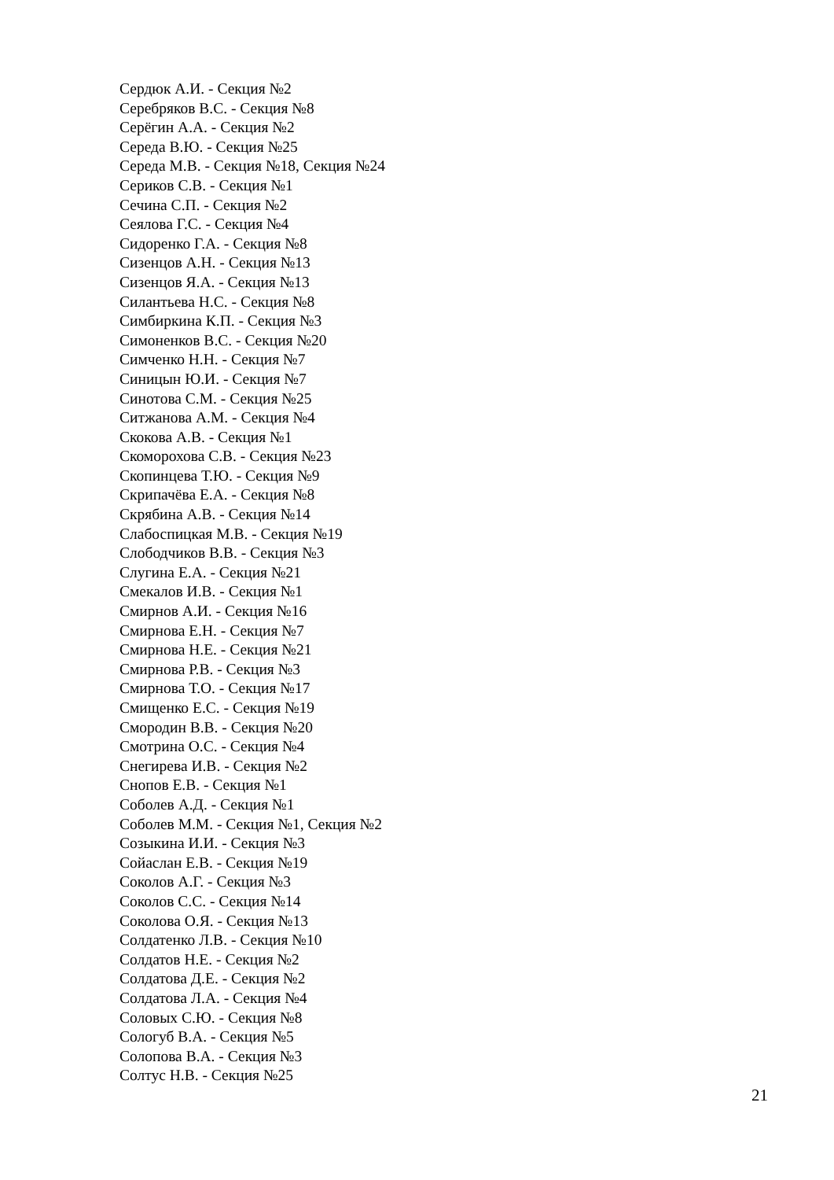Сердюк А.И. - Секция №2
Серебряков В.С. - Секция №8
Серёгин А.А. - Секция №2
Середа В.Ю. - Секция №25
Середа М.В. - Секция №18, Секция №24
Сериков С.В. - Секция №1
Сечина С.П. - Секция №2
Сеялова Г.С. - Секция №4
Сидоренко Г.А. - Секция №8
Сизенцов А.Н. - Секция №13
Сизенцов Я.А. - Секция №13
Силантьева Н.С. - Секция №8
Симбиркина К.П. - Секция №3
Симоненков В.С. - Секция №20
Симченко Н.Н. - Секция №7
Синицын Ю.И. - Секция №7
Синотова С.М. - Секция №25
Ситжанова А.М. - Секция №4
Скокова А.В. - Секция №1
Скоморохова С.В. - Секция №23
Скопинцева Т.Ю. - Секция №9
Скрипачёва Е.А. - Секция №8
Скрябина А.В. - Секция №14
Слабоспицкая М.В. - Секция №19
Слободчиков В.В. - Секция №3
Слугина Е.А. - Секция №21
Смекалов И.В. - Секция №1
Смирнов А.И. - Секция №16
Смирнова Е.Н. - Секция №7
Смирнова Н.Е. - Секция №21
Смирнова Р.В. - Секция №3
Смирнова Т.О. - Секция №17
Смищенко Е.С. - Секция №19
Смородин В.В. - Секция №20
Смотрина О.С. - Секция №4
Снегирева И.В. - Секция №2
Снопов Е.В. - Секция №1
Соболев А.Д. - Секция №1
Соболев М.М. - Секция №1, Секция №2
Созыкина И.И. - Секция №3
Сойаслан Е.В. - Секция №19
Соколов А.Г. - Секция №3
Соколов С.С. - Секция №14
Соколова О.Я. - Секция №13
Солдатенко Л.В. - Секция №10
Солдатов Н.Е. - Секция №2
Солдатова Д.Е. - Секция №2
Солдатова Л.А. - Секция №4
Соловых С.Ю. - Секция №8
Сологуб В.А. - Секция №5
Солопова В.А. - Секция №3
Солтус Н.В. - Секция №25
21